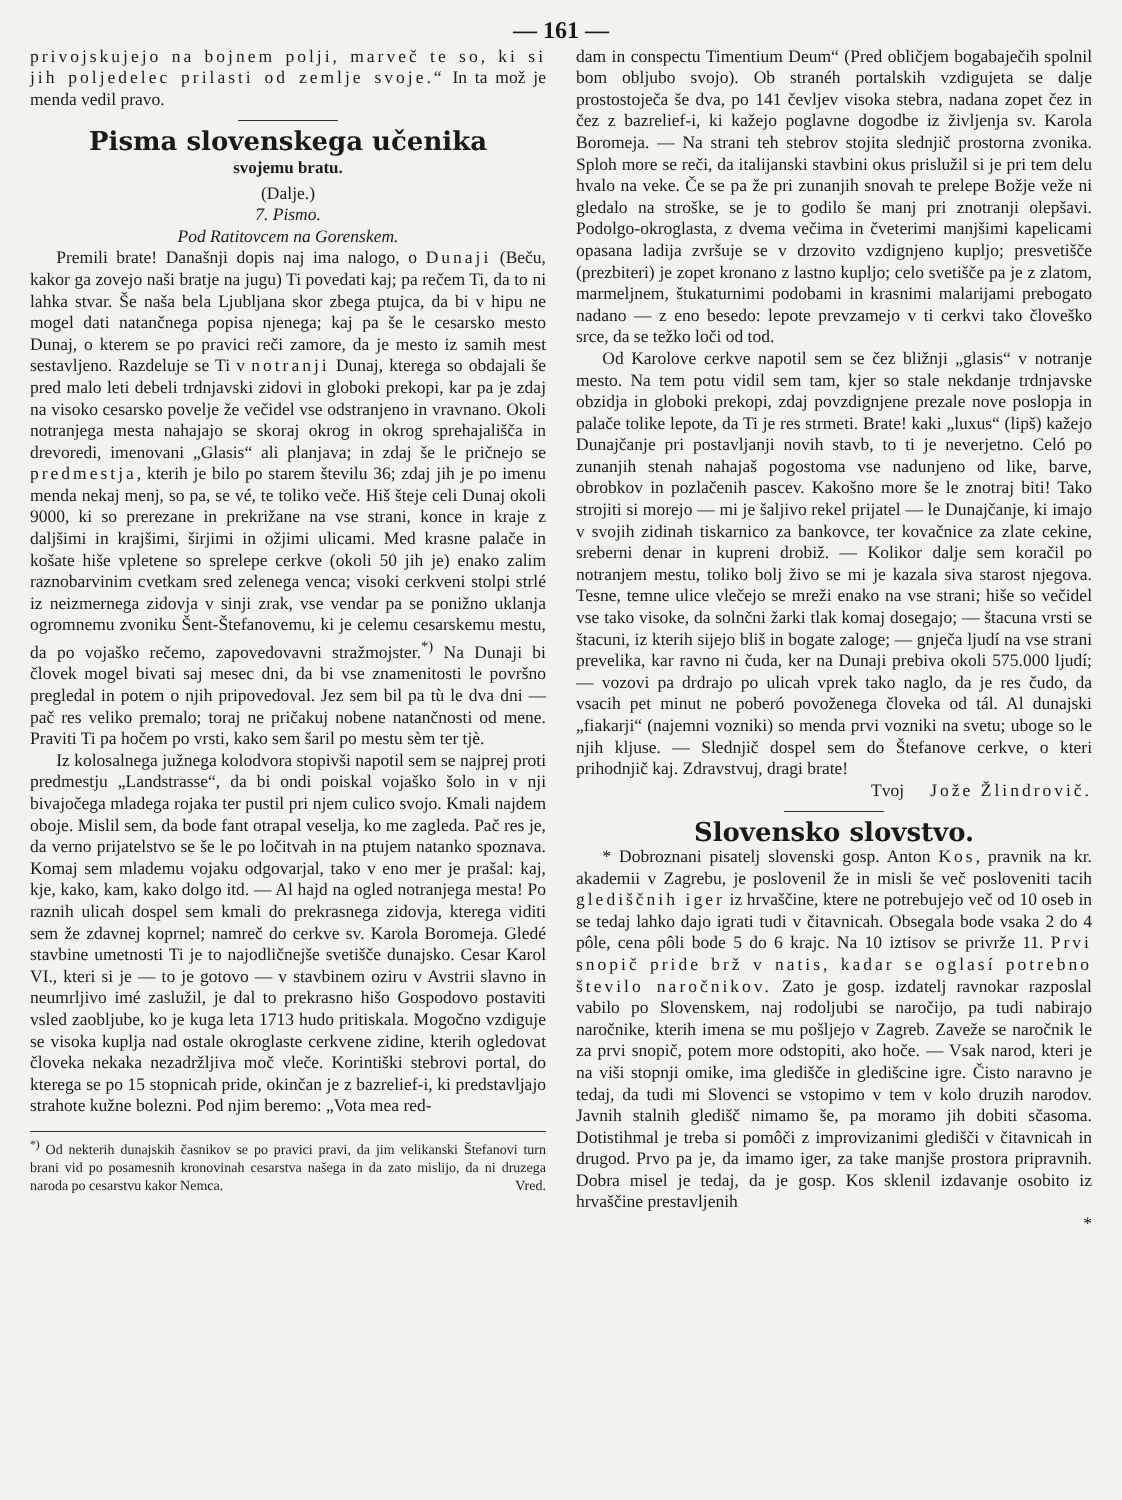— 161 —
privojskujejo na bojnem polji, marveč te so, ki si jih poljedelec prilasti od zemlje svoje.“ In ta mož je menda vedil pravo.
Pisma slovenskega učenika
svojemu bratu.
(Dalje.)
7. Pismo.
Pod Ratitovcem na Gorenskem.
Premili brate! Današnji dopis naj ima nalogo, o Dunaji (Beču, kakor ga zovejo naši bratje na jugu) Ti povedati kaj; pa rečem Ti, da to ni lahka stvar. Še naša bela Ljubljana skor zbega ptujca, da bi v hipu ne mogel dati natančnega popisa njenega; kaj pa še le cesarsko mesto Dunaj, o kterem se po pravici reči zamore, da je mesto iz samih mest sestavljeno. Razdeluje se Ti v notranji Dunaj, kterega so obdajali še pred malo leti debeli trdnjavski zidovi in globoki prekopi, kar pa je zdaj na visoko cesarsko povelje že večidel vse odstranjeno in vravnano. Okoli notranjega mesta nahajajo se skoraj okrog in okrog sprehajališča in drevoredi, imenovani „Glasis“ ali planjava; in zdaj še le pričnejo se predmestja, kterih je bilo po starem številu 36; zdaj jih je po imenu menda nekaj menj, so pa, se vé, te toliko veče. Hiš šteje celi Dunaj okoli 9000, ki so prerezane in prekrižane na vse strani, konce in kraje z daljšimi in krajšimi, širjimi in ožjimi ulicami. Med krasne palače in košate hiše vpletene so sprelepe cerkve (okoli 50 jih je) enako zalim raznobarvinim cvetkam sred zelenega venca; visoki cerkveni stolpi strlé iz neizmernega zidovja v sinji zrak, vse vendar pa se ponižno uklanja ogromnemu zvoniku Šent-Štefanovemu, ki je celemu cesarskemu mestu, da po vojaško rečemo, zapovedovavni stražmojster.<sup>*)</sup> Na Dunaji bi človek mogel bivati saj mesec dni, da bi vse znamenitosti le površno pregledal in potem o njih pripovedoval. Jez sem bil pa tù le dva dni — pač res veliko premalo; toraj ne pričakuj nobene natančnosti od mene. Praviti Ti pa hočem po vrsti, kako sem šaril po mestu sèm ter tjè.
Iz kolosalnega južnega kolodvora stopivši napotil sem se najprej proti predmestju „Landstrasse“, da bi ondi poiskal vojaško šolo in v nji bivajočega mladega rojaka ter pustil pri njem culico svojo. Kmali najdem oboje. Mislil sem, da bode fant otrapal veselja, ko me zagleda. Pač res je, da verno prijatelstvo se še le po ločitvah in na ptujem natanko spoznava. Komaj sem mlademu vojaku odgovarjal, tako v eno mer je prašal: kaj, kje, kako, kam, kako dolgo itd. — Al hajd na ogled notranjega mesta! Po raznih ulicah dospel sem kmali do prekrasnega zidovja, kterega viditi sem že zdavnej koprnel; namreč do cerkve sv. Karola Boromeja. Gledé stavbine umetnosti Ti je to najodličnejše svetišče dunajsko. Cesar Karol VI., kteri si je — to je gotovo — v stavbinem oziru v Avstrii slavno in neumrljivo imé zaslužil, je dal to prekrasno hišo Gospodovo postaviti vsled zaobljube, ko je kuga leta 1713 hudo pritiskala. Mogočno vzdiguje se visoka kuplja nad ostale okroglaste cerkvene zidine, kterih ogledovat človeka nekaka nezadržljiva moč vleče. Korintiški stebrovi portal, do kterega se po 15 stopnicah pride, okinčan je z bazrelief-i, ki predstavljajo strahote kužne bolezni. Pod njim beremo: „Vota mea red-
<sup>*)</sup> Od nekterih dunajskih časnikov se po pravici pravi, da jim velikanski Štefanovi turn brani vid po posamesnih kronovinah cesarstva našega in da zato mislijo, da ni druzega naroda po cesarstvu kakor Nemca. Vred.
dam in conspectu Timentium Deum“ (Pred obličjem bogabaječih spolnil bom obljubo svojo). Ob stranéh portalskih vzdigujeta se dalje prostostoječa še dva, po 141 čevljev visoka stebra, nadana zopet čez in čez z bazrelief-i, ki kažejo poglavne dogodbe iz življenja sv. Karola Boromeja. — Na strani teh stebrov stojita slednjič prostorna zvonika. Sploh more se reči, da italijanski stavbini okus prislužil si je pri tem delu hvalo na veke. Če se pa že pri zunanjih snovah te prelepe Božje veže ni gledalo na stroške, se je to godilo še manj pri znotranji olepšavi. Podolgo-okroglasta, z dvema večima in čveterimi manjšimi kapelicami opasana ladija zvršuje se v drzovito vzdignjeno kupljo; presvetišče (prezbiteri) je zopet kronano z lastno kupljo; celo svetišče pa je z zlatom, marmeljnem, štukaturnimi podobami in krasnimi malarijami prebogato nadano — z eno besedo: lepote prevzamejo v ti cerkvi tako človeško srce, da se težko loči od tod.
Od Karolove cerkve napotil sem se čez bližnji „glasis“ v notranje mesto. Na tem potu vidil sem tam, kjer so stale nekdanje trdnjavske obzidja in globoki prekopi, zdaj povzdignjene prezale nove poslopja in palače tolike lepote, da Ti je res strmeti. Brate! kaki „luxus“ (lipš) kažejo Dunajčanje pri postavljanji novih stavb, to ti je neverjetno. Celó po zunanjih stenah nahajaš pogostoma vse nadunjeno od like, barve, obrobkov in pozlačenih pascev. Kakošno more še le znotraj biti! Tako strojiti si morejo — mi je šaljivo rekel prijatel — le Dunajčanje, ki imajo v svojih zidinah tiskarnico za bankovce, ter kovačnice za zlate cekine, sreberni denar in kupreni drobiž. — Kolikor dalje sem koračil po notranjem mestu, toliko bolj živo se mi je kazala siva starost njegova. Tesne, temne ulice vlečejo se mreži enako na vse strani; hiše so večidel vse tako visoke, da solnčni žarki tlak komaj dosegajo; — štacuna vrsti se štacuni, iz kterih sijejo bliš in bogate zaloge; — gnječa ljudí na vse strani prevelika, kar ravno ni čuda, ker na Dunaji prebiva okoli 575.000 ljudí; — vozovi pa drdrajo po ulicah vprek tako naglo, da je res čudo, da vsacih pet minut ne poberó povoženega človeka od tál. Al dunajski „fiakarji“ (najemni vozniki) so menda prvi vozniki na svetu; uboge so le njih kljuse. — Slednjič dospel sem do Štefanove cerkve, o kteri prihodnjič kaj. Zdravstvuj, dragi brate!
Tvoj Jože Žlindrovič.
Slovensko slovstvo.
* Dobroznani pisatelj slovenski gosp. Anton Kos, pravnik na kr. akademii v Zagrebu, je poslovenil že in misli še več posloveniti tacih glediščnih iger iz hrvaščine, ktere ne potrebujejo več od 10 oseb in se tedaj lahko dajo igrati tudi v čitavnicah. Obsegala bode vsaka 2 do 4 pôle, cena pôli bode 5 do 6 krajc. Na 10 iztisov se privrže 11. Prvi snopič pride brž v natis, kadar se oglasí potrebno število naročnikov. Zato je gosp. izdatelj ravnokar razposlal vabilo po Slovenskem, naj rodoljubi se naročijo, pa tudi nabirajo naročnike, kterih imena se mu pošljejo v Zagreb. Zaveže se naročnik le za prvi snopič, potem more odstopiti, ako hoče. — Vsak narod, kteri je na viši stopnji omike, ima gledišče in gledišcine igre. Čisto naravno je tedaj, da tudi mi Slovenci se vstopimo v tem v kolo druzih narodov. Javnih stalnih gledišč nimamo še, pa moramo jih dobiti sčasoma. Dotistihmal je treba si pomôči z improvizanimi gledišči v čitavnicah in drugod. Prvo pa je, da imamo iger, za take manjše prostora pripravnih. Dobra misel je tedaj, da je gosp. Kos sklenil izdavanje osobito iz hrvaščine prestavljenih
*